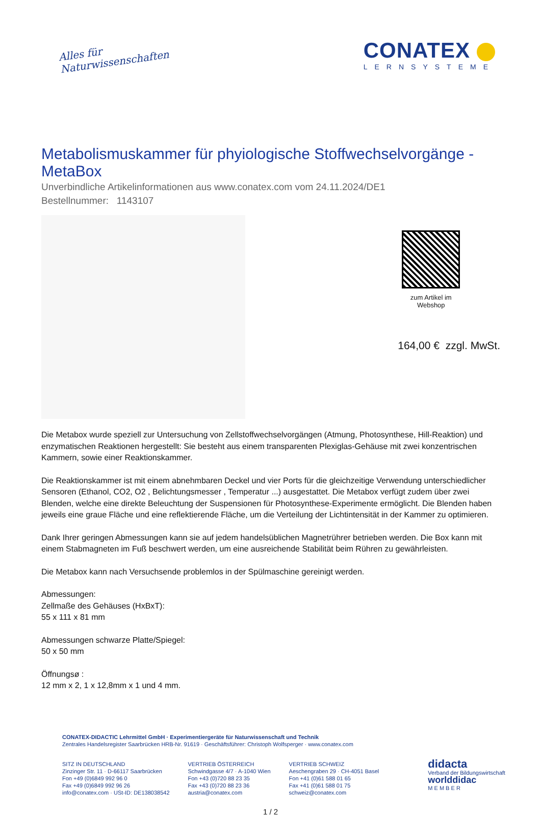Alles für
Naturwissenschaften
CONATEX
LERNSYSTEME
Metabolismuskammer für phyiologische Stoffwechselvorgänge - MetaBox
Unverbindliche Artikelinformationen aus www.conatex.com vom 24.11.2024/DE1
Bestellnummer: 1143107
zum Artikel im Webshop
164,00 € zzgl. MwSt.
Die Metabox wurde speziell zur Untersuchung von Zellstoffwechselvorgängen (Atmung, Photosynthese, Hill-Reaktion) und enzymatischen Reaktionen hergestellt: Sie besteht aus einem transparenten Plexiglas-Gehäuse mit zwei konzentrischen Kammern, sowie einer Reaktionskammer.
Die Reaktionskammer ist mit einem abnehmbaren Deckel und vier Ports für die gleichzeitige Verwendung unterschiedlicher Sensoren (Ethanol, CO2, O2 , Belichtungsmesser , Temperatur ...) ausgestattet. Die Metabox verfügt zudem über zwei Blenden, welche eine direkte Beleuchtung der Suspensionen für Photosynthese-Experimente ermöglicht. Die Blenden haben jeweils eine graue Fläche und eine reflektierende Fläche, um die Verteilung der Lichtintensität in der Kammer zu optimieren.
Dank Ihrer geringen Abmessungen kann sie auf jedem handelsüblichen Magnetrührer betrieben werden. Die Box kann mit einem Stabmagneten im Fuß beschwert werden, um eine ausreichende Stabilität beim Rühren zu gewährleisten.
Die Metabox kann nach Versuchsende problemlos in der Spülmaschine gereinigt werden.
Abmessungen:
Zellmaße des Gehäuses (HxBxT):
55 x 111 x 81 mm
Abmessungen schwarze Platte/Spiegel:
50 x 50 mm
Öffnungsø :
12 mm x 2, 1 x 12,8mm x 1 und 4 mm.
CONATEX-DIDACTIC Lehrmittel GmbH · Experimentiergeräte für Naturwissenschaft und Technik
Zentrales Handelsregister Saarbrücken HRB-Nr. 91619 · Geschäftsführer: Christoph Wolfsperger · www.conatex.com
SITZ IN DEUTSCHLAND
Zinzinger Str. 11 · D-66117 Saarbrücken
Fon +49 (0)6849 992 96 0
Fax +49 (0)6849 992 96 26
info@conatex.com · USt-ID: DE138038542
VERTRIEB ÖSTERREICH
Schwindgasse 4/7 · A-1040 Wien
Fon +43 (0)720 88 23 35
Fax +43 (0)720 88 23 36
austria@conatex.com
VERTRIEB SCHWEIZ
Aeschengraben 29 · CH-4051 Basel
Fon +41 (0)61 588 01 65
Fax +41 (0)61 588 01 75
schweiz@conatex.com
didacta
Verband der Bildungswirtschaft
worlddidac
M E M B E R
1 / 2